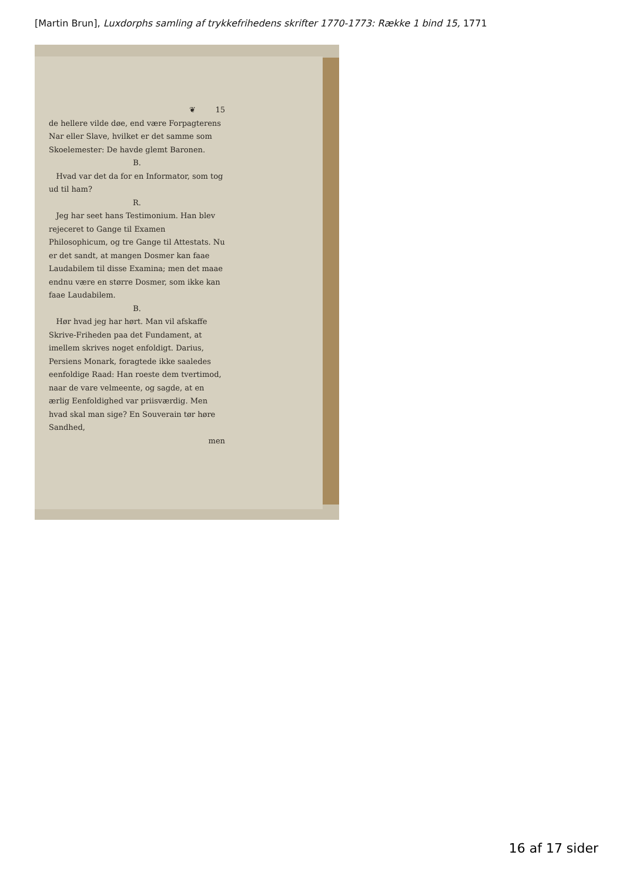[Martin Brun], Luxdorphs samling af trykkefrihedens skrifter 1770-1773: Række 1 bind 15, 1771
❦ 15
de hellere vilde døe, end være Forpagterens Nar eller Slave, hvilket er det samme som Skoelemester: De havde glemt Baronen.
B.
Hvad var det da for en Informator, som tog ud til ham?
R.
Jeg har seet hans Testimonium. Han blev rejeceret to Gange til Examen Philosophicum, og tre Gange til Attestats. Nu er det sandt, at mangen Dosmer kan faae Laudabilem til disse Examina; men det maae endnu være en større Dosmer, som ikke kan faae Laudabilem.
B.
Hør hvad jeg har hørt. Man vil afskaffe Skrive-Friheden paa det Fundament, at imellem skrives noget enfoldigt. Darius, Persiens Monark, foragtede ikke saaledes eenfoldige Raad: Han roeste dem tvertimod, naar de vare velmeente, og sagde, at en ærlig Eenfoldighed var priisværdig. Men hvad skal man sige? En Souverain tør høre Sandhed,
men
16 af 17 sider